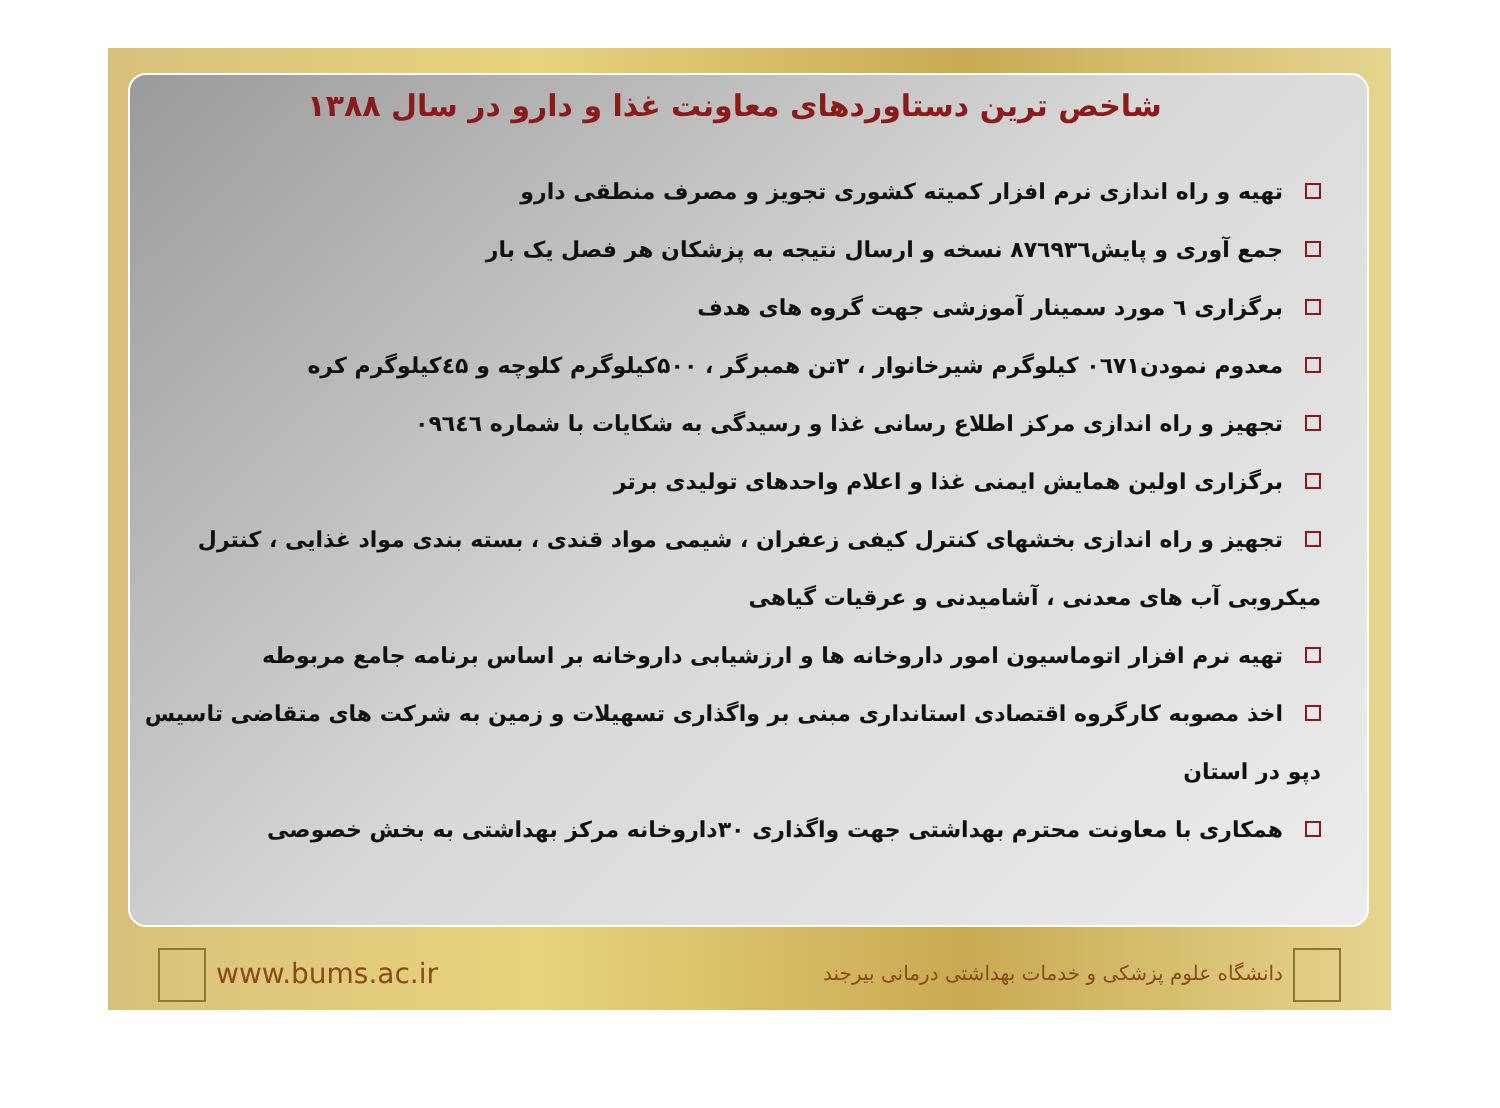شاخص ترین دستاوردهای معاونت غذا و دارو در سال ۱۳۸۸
تهیه و راه اندازی نرم افزار کمیته کشوری تجویز و مصرف منطقی دارو
جمع آوری و پایش۸۷٦۹۳٦ نسخه و ارسال نتیجه به پزشکان هر فصل یک بار
برگزاری ٦ مورد سمینار آموزشی جهت گروه های هدف
معدوم نمودن۰٦۷۱ کیلوگرم شیرخانوار ، ۲تن همبرگر ، ۵۰۰کیلوگرم کلوچه و ٤۵کیلوگرم کره
تجهیز و راه اندازی مرکز اطلاع رسانی غذا و رسیدگی به شکایات با شماره ۰۹٦٤٦
برگزاری اولین همایش ایمنی غذا و اعلام واحدهای تولیدی برتر
تجهیز و راه اندازی بخشهای کنترل کیفی زعفران ، شیمی مواد قندی ، بسته بندی مواد غذایی ، کنترل میکروبی آب های معدنی ، آشامیدنی و عرقیات گیاهی
تهیه نرم افزار اتوماسیون امور داروخانه ها و ارزشیابی داروخانه بر اساس برنامه جامع مربوطه
اخذ مصوبه کارگروه اقتصادی استانداری مبنی بر واگذاری تسهیلات و زمین به شرکت های متقاضی تاسیس دپو در استان
همکاری با معاونت محترم بهداشتی جهت واگذاری ۳۰داروخانه مرکز بهداشتی به بخش خصوصی
www.bums.ac.ir
دانشگاه علوم پزشکی و خدمات بهداشتی درمانی بیرجند